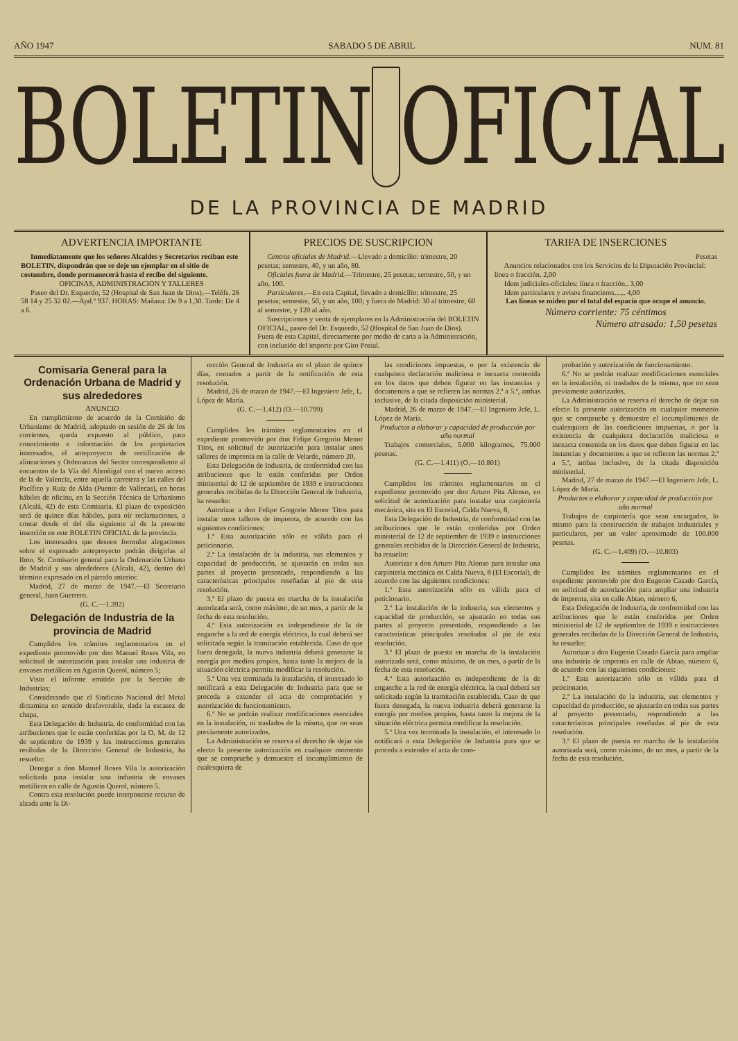AÑO 1947 SABADO 5 DE ABRIL NUM. 81
BOLETIN OFICIAL
DE LA PROVINCIA DE MADRID
ADVERTENCIA IMPORTANTE
Inmediatamente que los señores Alcaldes y Secretarios reciban este BOLETIN, dispondrán que se deje un ejemplar en el sitio de costumbre, donde permanecerá hasta el recibo del siguiente.
OFICINAS, ADMINISTRACION Y TALLERES
Paseo del Dr. Esquerdo, 52 (Hospital de San Juan de Dios).—Teléfs. 26 58 14 y 25 32 02.—Apd.º 937. HORAS: Mañana: De 9 a 1,30. Tarde: De 4 a 6.
PRECIOS DE SUSCRIPCION
Centros oficiales de Madrid.—Llevado a domicilio: trimestre, 20 pesetas; semestre, 40, y un año, 80.
Oficiales fuera de Madrid.—Trimestre, 25 pesetas; semestre, 50, y un año, 100.
Particulares.—En esta Capital, llevado a domicilio: trimestre, 25 pesetas; semestre, 50, y un año, 100; y fuera de Madrid: 30 al trimestre; 60 al semestre, y 120 al año.
Suscripciones y venta de ejemplares en la Administración del BOLETIN OFICIAL, paseo del Dr. Esquerdo, 52 (Hospital de San Juan de Dios). Fuera de esta Capital, directamente por medio de carta a la Administración, con inclusión del importe por Giro Postal.
TARIFA DE INSERCIONES
Pesetas
Anuncios relacionados con los Servicios de la Diputación Provincial: línea o fracción. 2,00
Idem judiciales-oficiales: línea o fracción.. 3,00
Idem particulares y avisos financieros...... 4,00
Las líneas se miden por el total del espacio que ocupe el anuncio.
Número corriente: 75 céntimos
Número atrasado: 1,50 pesetas
Comisaría General para la Ordenación Urbana de Madrid y sus alrededores
ANUNCIO
En cumplimiento de acuerdo de la Comisión de Urbanismo de Madrid, adoptado en sesión de 26 de los corrientes, queda expuesto al público, para conocimiento e información de los propietarios interesados, el anteproyecto de rectificación de alineaciones y Ordenanzas del Sector correspondiente al encuentro de la Vía del Abroñigal con el nuevo acceso de la de Valencia, entre aquella carretera y las calles del Pacífico y Ruiz de Alda (Puente de Vallecas), en horas hábiles de oficina, en la Sección Técnica de Urbanismo (Alcalá, 42) de esta Comisaría. El plazo de exposición será de quince días hábiles, para oír reclamaciones, a contar desde el del día siguiente al de la presente inserción en este BOLETIN OFICIAL de la provincia.
Los interesados que deseen formular alegaciones sobre el expresado anteproyecto podrán dirigirlas al Ilmo. Sr. Comisario general para la Ordenación Urbana de Madrid y sus alrededores (Alcalá, 42), dentro del término expresado en el párrafo anterior.
Madrid, 27 de marzo de 1947.—El Secretario general, Juan Guerrero.
(G. C.—1.392)
Delegación de Industria de la provincia de Madrid
Cumplidos los trámites reglamentarios en el expediente promovido por don Manuel Roses Vila, en solicitud de autorización para instalar una industria de envases metálicos en Agustín Querol, número 5;
Visto el informe emitido por la Sección de Industrias;
Considerando que el Sindicato Nacional del Metal dictamina en sentido desfavorable, dada la escasez de chapa,
Esta Delegación de Industria, de conformidad con las atribuciones que le están conferidas por la O. M. de 12 de septiembre de 1939 y las instrucciones generales recibidas de la Dirección General de Industria, ha resuelto:
Denegar a don Manuel Roses Vila la autorización solicitada para instalar una industria de envases metálicos en calle de Agustín Querol, número 5.
Contra esta resolución puede interponerse recurso de alzada ante la Di-
rección General de Industria en el plazo de quince días, contados a partir de la notificación de esta resolución.
Madrid, 26 de marzo de 1947.—El Ingeniero Jefe, L. López de María.
(G. C.—1.412) (O.—10.799)
Cumplidos los trámites reglamentarios en el expediente promovido por don Felipe Gregorio Menor Titos, en solicitud de autorización para instalar unos talleres de imprenta en la calle de Velarde, número 20,
Esta Delegación de Industria, de conformidad con las atribuciones que le están conferidas por Orden ministerial de 12 de septiembre de 1939 e instrucciones generales recibidas de la Dirección General de Industria, ha resuelto:
Autorizar a don Felipe Gregorio Menor Titos para instalar unos talleres de imprenta, de acuerdo con las siguientes condiciones:
1.ª Esta autorización sólo es válida para el peticionario.
2.ª La instalación de la industria, sus elementos y capacidad de producción, se ajustarán en todas sus partes al proyecto presentado, respondiendo a las características principales reseñadas al pie de esta resolución.
3.ª El plazo de puesta en marcha de la instalación autorizada será, como máximo, de un mes, a partir de la fecha de esta resolución.
4.ª Esta autorización es independiente de la de enganche a la red de energía eléctrica, la cual deberá ser solicitada según la tramitación establecida. Caso de que fuera denegada, la nueva industria deberá generarse la energía por medios propios, hasta tanto la mejora de la situación eléctrica permita modificar la resolución.
5.ª Una vez terminada la instalación, el interesado lo notificará a esta Delegación de Industria para que se proceda a extender el acta de comprobación y autorización de funcionamiento.
6.ª No se podrán realizar modificaciones esenciales en la instalación, ni traslados de la misma, que no sean previamente autorizados.
La Administración se reserva el derecho de dejar sin efecto la presente autorización en cualquier momento que se compruebe y demuestre el incumplimiento de cualesquiera de
las condiciones impuestas, o por la existencia de cualquiera declaración maliciosa o inexacta contenida en los datos que deben figurar en las instancias y documentos a que se refieren las normas 2.ª a 5.ª, ambas inclusive, de la citada disposición ministerial.
Madrid, 26 de marzo de 1947.—El Ingeniero Jefe, L. López de María.
Productos a elaborar y capacidad de producción por año normal
Trabajos comerciales, 5.000 kilogramos, 75.000 pesetas.
(G. C.—1.411) (O.—10.801)
Cumplidos los trámites reglamentarios en el expediente promovido por don Arturo Pita Alonso, en solicitud de autorización para instalar una carpintería mecánica, sita en El Escorial, Calda Nueva, 8,
Esta Delegación de Industria, de conformidad con las atribuciones que le están conferidas por Orden ministerial de 12 de septiembre de 1939 e instrucciones generales recibidas de la Dirección General de Industria, ha resuelto:
Autorizar a don Arturo Pita Alonso para instalar una carpintería mecánica en Calda Nueva, 8 (El Escorial), de acuerdo con las siguientes condiciones:
1.ª Esta autorización sólo es válida para el peticionario.
2.ª La instalación de la industria, sus elementos y capacidad de producción, se ajustarán en todas sus partes al proyecto presentado, respondiendo a las características principales reseñadas al pie de esta resolución.
3.ª El plazo de puesta en marcha de la instalación autorizada será, como máximo, de un mes, a partir de la fecha de esta resolución.
4.ª Esta autorización es independiente de la de enganche a la red de energía eléctrica, la cual deberá ser solicitada según la tramitación establecida. Caso de que fuera denegada, la nueva industria deberá generarse la energía por medios propios, hasta tanto la mejora de la situación eléctrica permita modificar la resolución.
5.ª Una vez terminada la instalación, el interesado lo notificará a esta Delegación de Industria para que se proceda a extender el acta de com-
probación y autorización de funcionamiento.
6.ª No se podrán realizar modificaciones esenciales en la instalación, ni traslados de la misma, que no sean previamente autorizados.
La Administración se reserva el derecho de dejar sin efecto la presente autorización en cualquier momento que se compruebe y demuestre el incumplimiento de cualesquiera de las condiciones impuestas, o por la existencia de cualquiera declaración maliciosa o inexacta contenida en los datos que deben figurar en las instancias y documentos a que se refieren las normas 2.ª a 5.ª, ambas inclusive, de la citada disposición ministerial.
Madrid, 27 de marzo de 1947.—El Ingeniero Jefe, L. López de María.
Productos a elaborar y capacidad de producción por año normal
Trabajos de carpintería que sean encargados, lo mismo para la construcción de trabajos industriales y particulares, por un valor aproximado de 100.000 pesetas.
(G. C.—1.409) (O.—10.803)
Cumplidos los trámites reglamentarios en el expediente promovido por don Eugenio Casado García, en solicitud de autorización para ampliar una industria de imprenta, sita en calle Abtao, número 6,
Esta Delegación de Industria, de conformidad con las atribuciones que le están conferidas por Orden ministerial de 12 de septiembre de 1939 e instrucciones generales recibidas de la Dirección General de Industria, ha resuelto:
Autorizar a don Eugenio Casado García para ampliar una industria de imprenta en calle de Abtao, número 6, de acuerdo con las siguientes condiciones:
1.ª Esta autorización sólo es válida para el peticionario.
2.ª La instalación de la industria, sus elementos y capacidad de producción, se ajustarán en todas sus partes al proyecto presentado, respondiendo a las características principales reseñadas al pie de esta resolución.
3.ª El plazo de puesta en marcha de la instalación autorizada será, como máximo, de un mes, a partir de la fecha de esta resolución.